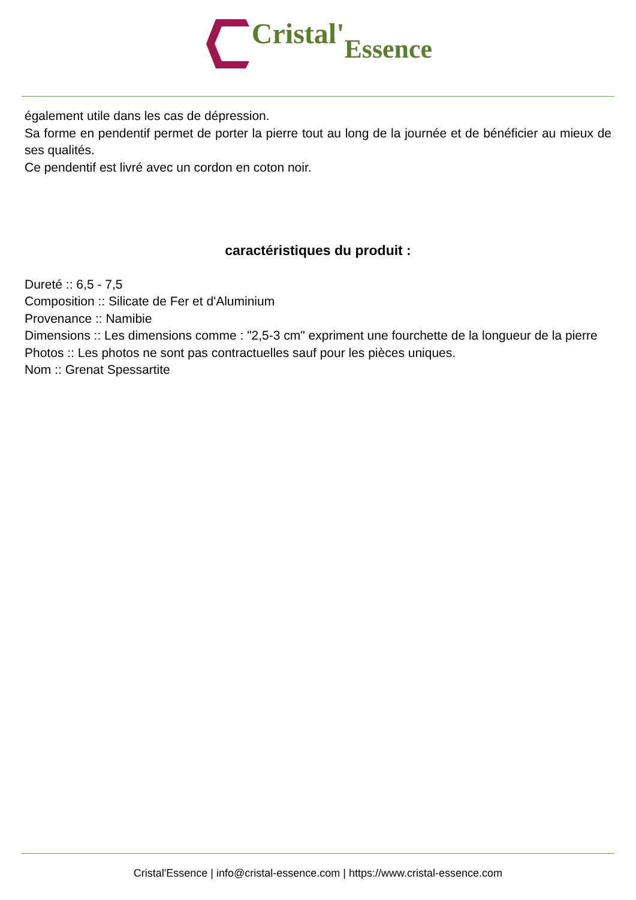Cristal' Essence
également utile dans les cas de dépression.
Sa forme en pendentif permet de porter la pierre tout au long de la journée et de bénéficier au mieux de ses qualités.
Ce pendentif est livré avec un cordon en coton noir.
caractéristiques du produit :
Dureté :: 6,5 - 7,5
Composition :: Silicate de Fer et d'Aluminium
Provenance :: Namibie
Dimensions :: Les dimensions comme : "2,5-3 cm" expriment une fourchette de la longueur de la pierre
Photos :: Les photos ne sont pas contractuelles sauf pour les pièces uniques.
Nom :: Grenat Spessartite
Cristal'Essence | info@cristal-essence.com | https://www.cristal-essence.com